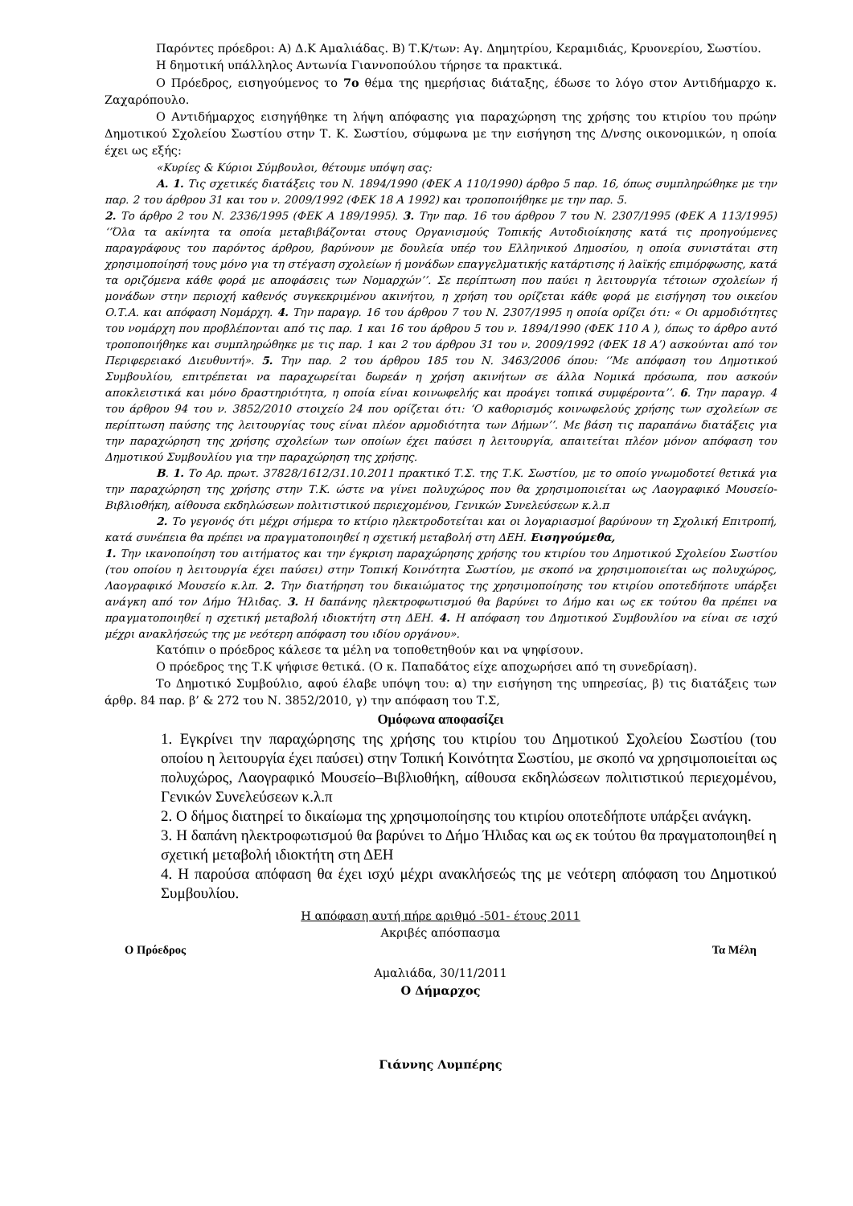Παρόντες πρόεδροι: Α) Δ.Κ Αμαλιάδας. Β) Τ.Κ/των: Αγ. Δημητρίου, Κεραμιδιάς, Κρυονερίου, Σωστίου.
Η δημοτική υπάλληλος Αντωνία Γιαννοπούλου τήρησε τα πρακτικά.
Ο Πρόεδρος, εισηγούμενος το 7ο θέμα της ημερήσιας διάταξης, έδωσε το λόγο στον Αντιδήμαρχο κ. Ζαχαρόπουλο.
Ο Αντιδήμαρχος εισηγήθηκε τη λήψη απόφασης για παραχώρηση της χρήσης του κτιρίου του πρώην Δημοτικού Σχολείου Σωστίου στην Τ. Κ. Σωστίου, σύμφωνα με την εισήγηση της Δ/νσης οικονομικών, η οποία έχει ως εξής:
«Κυρίες & Κύριοι Σύμβουλοι, θέτουμε υπόψη σας:
Α. 1. Τις σχετικές διατάξεις του Ν. 1894/1990 (ΦΕΚ Α 110/1990) άρθρο 5 παρ. 16, όπως συμπληρώθηκε με την παρ. 2 του άρθρου 31 και του ν. 2009/1992 (ΦΕΚ 18 Α 1992) και τροποποιήθηκε με την παρ. 5.
2. Το άρθρο 2 του Ν. 2336/1995 (ΦΕΚ Α 189/1995). 3. Την παρ. 16 του άρθρου 7 του Ν. 2307/1995 (ΦΕΚ Α 113/1995) ‘’Όλα τα ακίνητα τα οποία μεταβιβάζονται στους Οργανισμούς Τοπικής Αυτοδιοίκησης κατά τις προηγούμενες παραγράφους του παρόντος άρθρου, βαρύνουν με δουλεία υπέρ του Ελληνικού Δημοσίου, η οποία συνιστάται στη χρησιμοποίησή τους μόνο για τη στέγαση σχολείων ή μονάδων επαγγελματικής κατάρτισης ή λαϊκής επιμόρφωσης, κατά τα οριζόμενα κάθε φορά με αποφάσεις των Νομαρχών’’. Σε περίπτωση που παύει η λειτουργία τέτοιων σχολείων ή μονάδων στην περιοχή καθενός συγκεκριμένου ακινήτου, η χρήση του ορίζεται κάθε φορά με εισήγηση του οικείου Ο.Τ.Α. και απόφαση Νομάρχη. 4. Την παραγρ. 16 του άρθρου 7 του Ν. 2307/1995 η οποία ορίζει ότι: « Οι αρμοδιότητες του νομάρχη που προβλέπονται από τις παρ. 1 και 16 του άρθρου 5 του ν. 1894/1990 (ΦΕΚ 110 Α ), όπως το άρθρο αυτό τροποποιήθηκε και συμπληρώθηκε με τις παρ. 1 και 2 του άρθρου 31 του ν. 2009/1992 (ΦΕΚ 18 Α’) ασκούνται από τον Περιφερειακό Διευθυντή». 5. Την παρ. 2 του άρθρου 185 του Ν. 3463/2006 όπου: ‘’Με απόφαση του Δημοτικού Συμβουλίου, επιτρέπεται να παραχωρείται δωρεάν η χρήση ακινήτων σε άλλα Νομικά πρόσωπα, που ασκούν αποκλειστικά και μόνο δραστηριότητα, η οποία είναι κοινωφελής και προάγει τοπικά συμφέροντα’’. 6. Την παραγρ. 4 του άρθρου 94 του ν. 3852/2010 στοιχείο 24 που ορίζεται ότι: ‘Ο καθορισμός κοινωφελούς χρήσης των σχολείων σε περίπτωση παύσης της λειτουργίας τους είναι πλέον αρμοδιότητα των Δήμων’’. Με βάση τις παραπάνω διατάξεις για την παραχώρηση της χρήσης σχολείων των οποίων έχει παύσει η λειτουργία, απαιτείται πλέον μόνον απόφαση του Δημοτικού Συμβουλίου για την παραχώρηση της χρήσης.
Β. 1. Το Αρ. πρωτ. 37828/1612/31.10.2011 πρακτικό Τ.Σ. της Τ.Κ. Σωστίου, με το οποίο γνωμοδοτεί θετικά για την παραχώρηση της χρήσης στην Τ.Κ. ώστε να γίνει πολυχώρος που θα χρησιμοποιείται ως Λαογραφικό Μουσείο-Βιβλιοθήκη, αίθουσα εκδηλώσεων πολιτιστικού περιεχομένου, Γενικών Συνελεύσεων κ.λ.π
2. Το γεγονός ότι μέχρι σήμερα το κτίριο ηλεκτροδοτείται και οι λογαριασμοί βαρύνουν τη Σχολική Επιτροπή, κατά συνέπεια θα πρέπει να πραγματοποιηθεί η σχετική μεταβολή στη ΔΕΗ. Εισηγούμεθα,
1. Την ικανοποίηση του αιτήματος και την έγκριση παραχώρησης χρήσης του κτιρίου του Δημοτικού Σχολείου Σωστίου (του οποίου η λειτουργία έχει παύσει) στην Τοπική Κοινότητα Σωστίου, με σκοπό να χρησιμοποιείται ως πολυχώρος, Λαογραφικό Μουσείο κ.λπ. 2. Την διατήρηση του δικαιώματος της χρησιμοποίησης του κτιρίου οποτεδήποτε υπάρξει ανάγκη από τον Δήμο Ήλιδας. 3. Η δαπάνης ηλεκτροφωτισμού θα βαρύνει το Δήμο και ως εκ τούτου θα πρέπει να πραγματοποιηθεί η σχετική μεταβολή ιδιοκτήτη στη ΔΕΗ. 4. Η απόφαση του Δημοτικού Συμβουλίου να είναι σε ισχύ μέχρι ανακλήσεώς της με νεότερη απόφαση του ιδίου οργάνου».
Κατόπιν ο πρόεδρος κάλεσε τα μέλη να τοποθετηθούν και να ψηφίσουν.
Ο πρόεδρος της Τ.Κ ψήφισε θετικά. (Ο κ. Παπαδάτος είχε αποχωρήσει από τη συνεδρίαση).
Το Δημοτικό Συμβούλιο, αφού έλαβε υπόψη του: α) την εισήγηση της υπηρεσίας, β) τις διατάξεις των άρθρ. 84 παρ. β’ & 272 του Ν. 3852/2010, γ) την απόφαση του Τ.Σ,
Ομόφωνα αποφασίζει
1. Εγκρίνει την παραχώρησης της χρήσης του κτιρίου του Δημοτικού Σχολείου Σωστίου (του οποίου η λειτουργία έχει παύσει) στην Τοπική Κοινότητα Σωστίου, με σκοπό να χρησιμοποιείται ως πολυχώρος, Λαογραφικό Μουσείο–Βιβλιοθήκη, αίθουσα εκδηλώσεων πολιτιστικού περιεχομένου, Γενικών Συνελεύσεων κ.λ.π
2. Ο δήμος διατηρεί το δικαίωμα της χρησιμοποίησης του κτιρίου οποτεδήποτε υπάρξει ανάγκη.
3. Η δαπάνη ηλεκτροφωτισμού θα βαρύνει το Δήμο Ήλιδας και ως εκ τούτου θα πραγματοποιηθεί η σχετική μεταβολή ιδιοκτήτη στη ΔΕΗ
4. Η παρούσα απόφαση θα έχει ισχύ μέχρι ανακλήσεώς της με νεότερη απόφαση του Δημοτικού Συμβουλίου.
Η απόφαση αυτή πήρε αριθμό -501- έτους 2011
Ακριβές απόσπασμα
Ο Πρόεδρος Τα Μέλη
Αμαλιάδα, 30/11/2011
Ο Δήμαρχος
Γιάννης Λυμπέρης